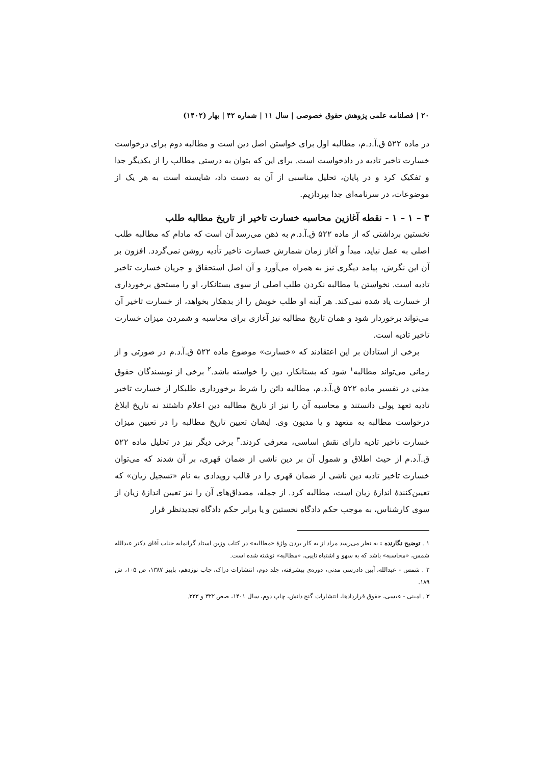۲۰ | فصلنامه علمی پژوهش حقوق خصوصی | سال ۱۱ | شماره ۴۲ | بهار (۱۴۰۲)
در ماده ۵۲۲ ق.آ.د.م، مطالبه اول برای خواستن اصل دین است و مطالبه دوم برای درخواست خسارت تاخیر تادیه در دادخواست است. برای این که بتوان به درستی مطالب را از یکدیگر جدا و تفکیک کرد و در پایان، تحلیل مناسبی از آن به دست داد، شایسته است به هر یک از موضوعات، در سرنامه‌ای جدا بپردازیم.
۳ – ۱ – ۱ - نقطه آغازین محاسبه خسارت تاخیر از تاریخ مطالبه طلب
نخستین برداشتی که از ماده ۵۲۲ ق.آ.د.م به ذهن می‌رسد آن است که مادام که مطالبه طلب اصلی به عمل نیاید، مبدأ و آغاز زمان شمارش خسارت تاخیر تأدیه روشن نمی‌گردد. افزون بر آن این نگرش، پیامد دیگری نیز به همراه می‌آورد و آن اصل استحقاق و جریان خسارت تاخیر تادیه است. نخواستن یا مطالبه نکردن طلب اصلی از سوی بستانکار، او را مستحق برخورداری از خسارت یاد شده نمی‌کند. هر آینه او طلب خویش را از بدهکار بخواهد، از خسارت تاخیر آن می‌تواند برخوردار شود و همان تاریخ مطالبه نیز آغازی برای محاسبه و شمردن میزان خسارت تاخیر تادیه است.
برخی از استادان بر این اعتقادند که «خسارت» موضوع ماده ۵۲۲ ق.آ.د.م در صورتی و از زمانی می‌تواند مطالبه<sup>۱</sup> شود که بستانکار، دین را خواسته باشد.<sup>۲</sup> برخی از نویسندگان حقوق مدنی در تفسیر ماده ۵۲۲ ق.آ.د.م، مطالبه دائن را شرط برخورداری طلبکار از خسارت تاخیر تادیه تعهد پولی دانستند و محاسبه آن را نیز از تاریخ مطالبه دین اعلام داشتند نه تاریخ ابلاغ درخواست مطالبه به متعهد و یا مدیون وی. ایشان تعیین تاریخ مطالبه را در تعیین میزان خسارت تاخیر تادیه دارای نقش اساسی، معرفی کردند.<sup>۳</sup> برخی دیگر نیز در تحلیل ماده ۵۲۲ ق.آ.د.م از حیث اطلاق و شمول آن بر دین ناشی از ضمان قهری، بر آن شدند که می‌توان خسارت تاخیر تادیه دین ناشی از ضمان قهری را در قالب رویدادی به نام «تسجیل زیان» که تعیین‌کنندهٔ اندازهٔ زیان است، مطالبه کرد. از جمله، مصداق‌های آن را نیز تعیین اندازهٔ زیان از سوی کارشناس، به موجب حکم دادگاه نخستین و یا برابر حکم دادگاه تجدیدنظر قرار
۱ . توضیح نگارنده : به نظر می‌رسد مراد از به کار بردن واژهٔ «مطالبه» در کتاب وزین استاد گرانمایه جناب آقای دکتر عبدالله شمس، «محاسبه» باشد که به سهو و اشتباه تایپی، «مطالبه» نوشته شده است.
۲ . شمس - عبدالله، آیین دادرسی مدنی، دوره‌ی پیشرفته، جلد دوم، انتشارات دراک، چاپ نوزدهم، پاییز ۱۳۸۷، ص ۱۰۵، ش ۱۸۹.
۳ . امینی - عیسی، حقوق قراردادها، انتشارات گنج دانش، چاپ دوم، سال ۱۴۰۱، صص ۳۲۲ و ۳۲۳.